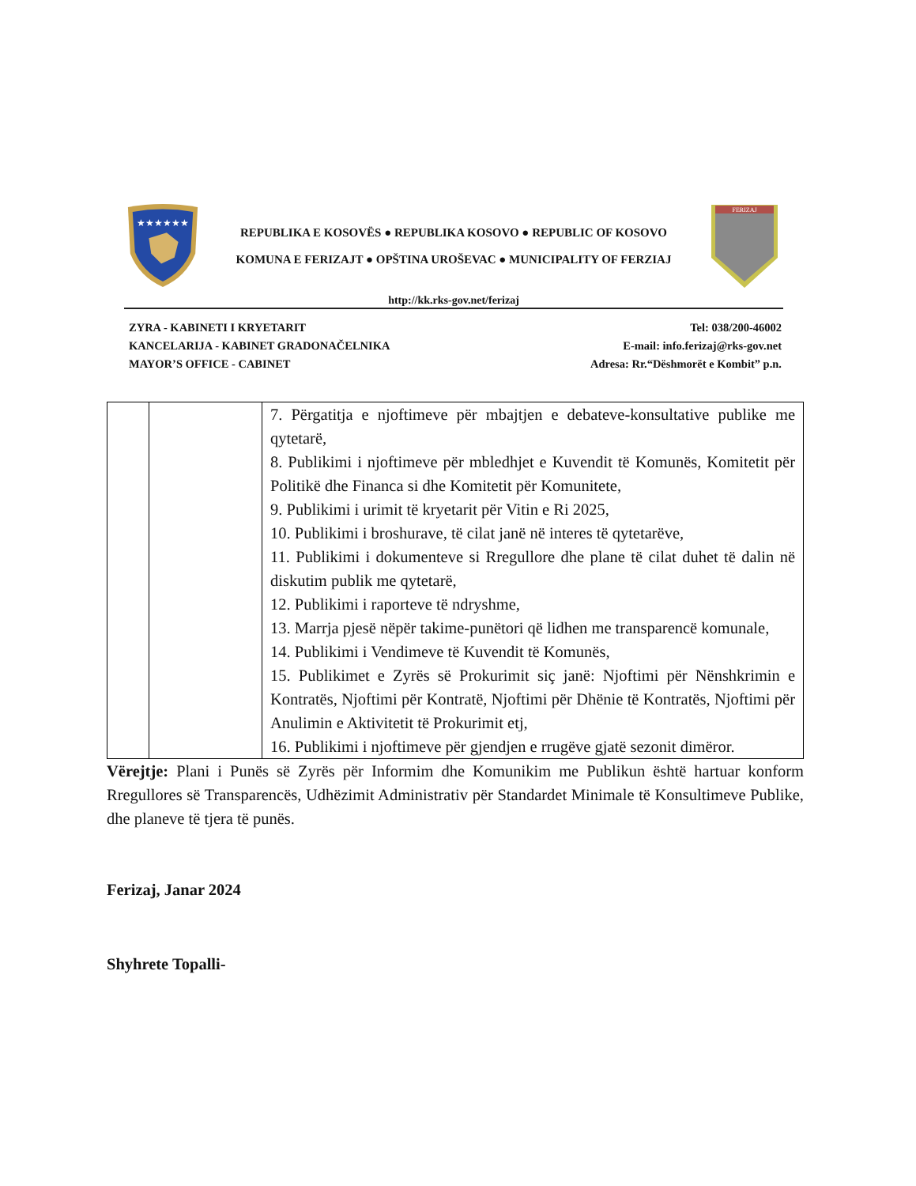★★★★★★
REPUBLIKA E KOSOVËS ● REPUBLIKA KOSOVO ● REPUBLIC OF KOSOVO
KOMUNA E FERIZAJT ● OPŠTINA UROŠEVAC ● MUNICIPALITY OF FERZIAJ
FERIZAJ
http://kk.rks-gov.net/ferizaj
ZYRA - KABINETI I KRYETARIT
KANCELARIJA - KABINET GRADONAČELNIKA
MAYOR’S OFFICE - CABINET
Tel: 038/200-46002
E-mail: info.ferizaj@rks-gov.net
Adresa: Rr.“Dëshmorët e Kombit” p.n.
| | | 7. Përgatitja e njoftimeve për mbajtjen e debateve-konsultative publike me qytetarë, 8. Publikimi i njoftimeve për mbledhjet e Kuvendit të Komunës, Komitetit për Politikë dhe Financa si dhe Komitetit për Komunitete, 9. Publikimi i urimit të kryetarit për Vitin e Ri 2025, 10. Publikimi i broshurave, të cilat janë në interes të qytetarëve, 11. Publikimi i dokumenteve si Rregullore dhe plane të cilat duhet të dalin në diskutim publik me qytetarë, 12. Publikimi i raporteve të ndryshme, 13. Marrja pjesë nëpër takime-punëtori që lidhen me transparencë komunale, 14. Publikimi i Vendimeve të Kuvendit të Komunës, 15. Publikimet e Zyrës së Prokurimit siç janë: Njoftimi për Nënshkrimin e Kontratës, Njoftimi për Kontratë, Njoftimi për Dhënie të Kontratës, Njoftimi për Anulimin e Aktivitetit të Prokurimit etj, 16. Publikimi i njoftimeve për gjendjen e rrugëve gjatë sezonit dimëror. |
Vërejtje: Plani i Punës së Zyrës për Informim dhe Komunikim me Publikun është hartuar konform Rregullores së Transparencës, Udhëzimit Administrativ për Standardet Minimale të Konsultimeve Publike, dhe planeve të tjera të punës.
Ferizaj, Janar 2024
Shyhrete Topalli-